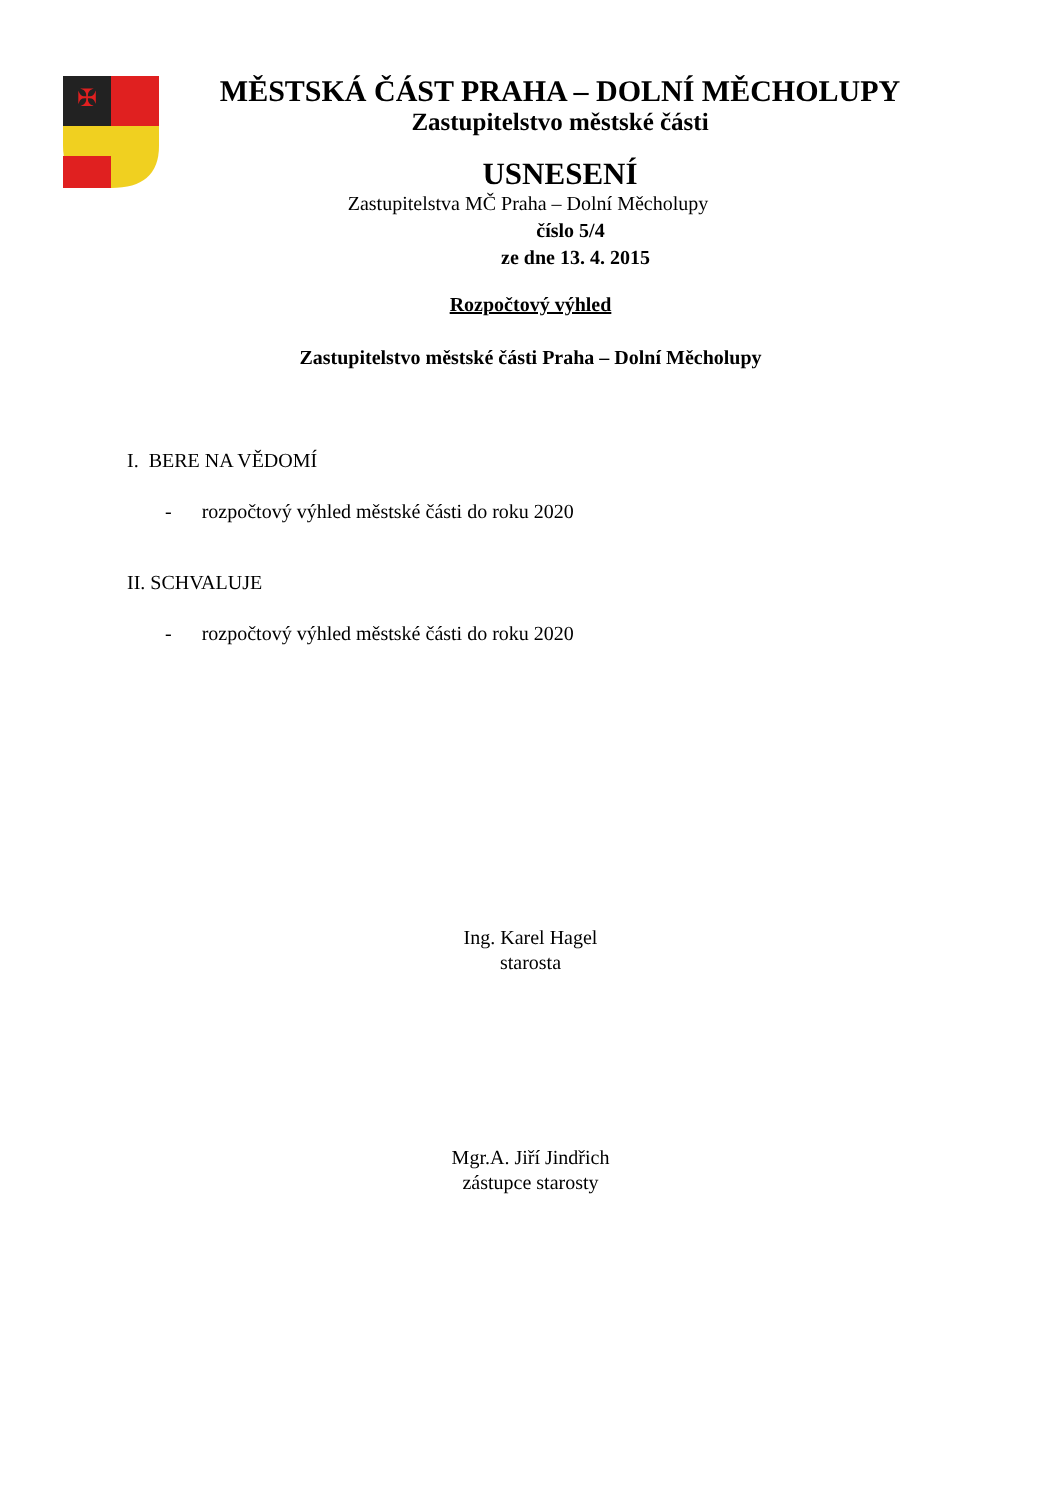✠
MĚSTSKÁ ČÁST PRAHA – DOLNÍ MĚCHOLUPY
Zastupitelstvo městské části
USNESENÍ
Zastupitelstva MČ Praha – Dolní Měcholupy
číslo 5/4
ze dne 13. 4. 2015
Rozpočtový výhled
Zastupitelstvo městské části Praha – Dolní Měcholupy
I. BERE NA VĚDOMÍ
- rozpočtový výhled městské části do roku 2020
II. SCHVALUJE
- rozpočtový výhled městské části do roku 2020
Ing. Karel Hagel
starosta
Mgr.A. Jiří Jindřich
zástupce starosty